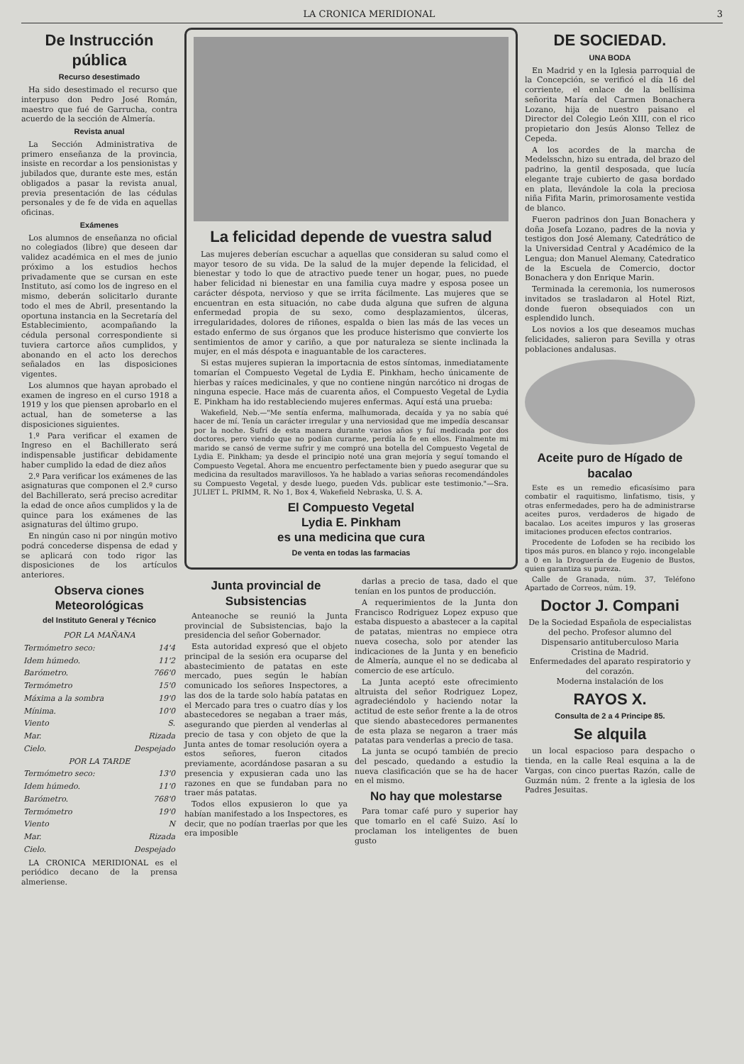LA CRONICA MERIDIONAL 3
De Instrucción pública
Recurso desestimado
Ha sido desestimado el recurso que interpuso don Pedro José Román, maestro que fué de Garrucha, contra acuerdo de la sección de Almería.
Revista anual
La Sección Administrativa de primero enseñanza de la provincia, insiste en recordar a los pensionistas y jubilados que, durante este mes, están obligados a pasar la revista anual, previa presentación de las cédulas personales y de fe de vida en aquellas oficinas.
Exámenes
Los alumnos de enseñanza no oficial no colegiados (libre) que deseen dar validez académica en el mes de junio próximo a los estudios hechos privadamente que se cursan en este Instituto, así como los de ingreso en el mismo, deberán solicitarlo durante todo el mes de Abril, presentando la oportuna instancia en la Secretaría del Establecimiento, acompañando la cédula personal correspondiente si tuviera cartorce años cumplidos, y abonando en el acto los derechos señalados en las disposiciones vigentes.
Los alumnos que hayan aprobado el examen de ingreso en el curso 1918 a 1919 y los que piensen aprobarlo en el actual, han de someterse a las disposiciones siguientes.
1.º Para verificar el examen de Ingreso en el Bachillerato será indispensable justificar debidamente haber cumplido la edad de diez años
2.º Para verificar los exámenes de las asignaturas que componen el 2.º curso del Bachillerato, será preciso acreditar la edad de once años cumplidos y la de quince para los exámenes de las asignaturas del último grupo.
En ningún caso ni por ningún motivo podrá concederse dispensa de edad y se aplicará con todo rigor las disposiciones de los artículos anteriores.
Observa ciones Meteorológicas
del Instituto General y Técnico
| POR LA MAÑANA | |
| Termómetro seco: | 14'4 |
| Idem húmedo. | 11'2 |
| Barómetro. | 766'0 |
| Termómetro | 15'0 |
| Máxima a la sombra | 19'0 |
| Mínima. | 10'0 |
| Viento | S. |
| Mar. | Rizada |
| Cielo. | Despejado |
| POR LA TARDE | |
| Termómetro seco: | 13'0 |
| Idem húmedo. | 11'0 |
| Barómetro. | 768'0 |
| Termómetro | 19'0 |
| Viento | N |
| Mar. | Rizada |
| Cielo. | Despejado |
LA CRONICA MERIDIONAL es el periódico decano de la prensa almeriense.
La felicidad depende de vuestra salud
Las mujeres deberían escuchar a aquellas que consideran su salud como el mayor tesoro de su vida. De la salud de la mujer depende la felicidad, el bienestar y todo lo que de atractivo puede tener un hogar, pues, no puede haber felicidad ni bienestar en una familia cuya madre y esposa posee un carácter déspota, nervioso y que se irrita fácilmente. Las mujeres que se encuentran en esta situación, no cabe duda alguna que sufren de alguna enfermedad propia de su sexo, como desplazamientos, úlceras, irregularidades, dolores de riñones, espalda o bien las más de las veces un estado enfermo de sus órganos que les produce histerismo que convierte los sentimientos de amor y cariño, a que por naturaleza se siente inclinada la mujer, en el más déspota e inaguantable de los caracteres.
Si estas mujeres supieran la importacnia de estos síntomas, inmediatamente tomarían el Compuesto Vegetal de Lydia E. Pinkham, hecho únicamente de hierbas y raíces medicinales, y que no contiene ningún narcótico ni drogas de ninguna especie. Hace más de cuarenta años, el Compuesto Vegetal de Lydia E. Pinkham ha ido restableciendo mujeres enfermas. Aquí está una prueba:
Wakefield, Neb.—"Me sentía enferma, malhumorada, decaída y ya no sabía qué hacer de mí. Tenía un carácter irregular y una nerviosidad que me impedía descansar por la noche. Sufrí de esta manera durante varios años y fuí medicada por dos doctores, pero viendo que no podían curarme, perdía la fe en ellos. Finalmente mi marido se cansó de verme sufrir y me compró una botella del Compuesto Vegetal de Lydia E. Pinkham; ya desde el principio noté una gran mejoría y seguí tomando el Compuesto Vegetal. Ahora me encuentro perfectamente bien y puedo asegurar que su medicina da resultados maravillosos. Ya he hablado a varias señoras recomendándoles su Compuesto Vegetal, y desde luego, pueden Vds. publicar este testimonio."—Sra. JULIET L. PRIMM, R. No 1, Box 4, Wakefield Nebraska, U. S. A.
El Compuesto Vegetal
Lydia E. Pinkham
es una medicina que cura
De venta en todas las farmacias
Junta provincial de Subsistencias
Anteanoche se reunió la Junta provincial de Subsistencias, bajo la presidencia del señor Gobernador.
Esta autoridad expresó que el objeto principal de la sesión era ocuparse del abastecimiento de patatas en este mercado, pues según le habían comunicado los señores Inspectores, a las dos de la tarde solo había patatas en el Mercado para tres o cuatro días y los abastecedores se negaban a traer más, asegurando que pierden al venderlas al precio de tasa y con objeto de que la Junta antes de tomar resolución oyera a estos señores, fueron citados previamente, acordándose pasaran a su presencia y expusieran cada uno las razones en que se fundaban para no traer más patatas.
Todos ellos expusieron lo que ya habían manifestado a los Inspectores, es decir, que no podían traerlas por que les era imposible
darlas a precio de tasa, dado el que tenían en los puntos de producción.
A requerimientos de la Junta don Francisco Rodriguez Lopez expuso que estaba dispuesto a abastecer a la capital de patatas, mientras no empiece otra nueva cosecha, solo por atender las indicaciones de la Junta y en beneficio de Almería, aunque el no se dedicaba al comercio de ese artículo.
La Junta aceptó este ofrecimiento altruista del señor Rodriguez Lopez, agradeciéndolo y haciendo notar la actitud de este señor frente a la de otros que siendo abastecedores permanentes de esta plaza se negaron a traer más patatas para venderlas a precio de tasa.
La junta se ocupó también de precio del pescado, quedando a estudio la nueva clasificación que se ha de hacer en el mismo.
No hay que molestarse
Para tomar café puro y superior hay que tomarlo en el café Suizo. Así lo proclaman los inteligentes de buen gusto
DE SOCIEDAD.
UNA BODA
En Madrid y en la Iglesia parroquial de la Concepción, se verificó el día 16 del corriente, el enlace de la bellísima señorita María del Carmen Bonachera Lozano, hija de nuestro paisano el Director del Colegio León XIII, con el rico propietario don Jesús Alonso Tellez de Cepeda.
A los acordes de la marcha de Medelsschn, hizo su entrada, del brazo del padrino, la gentil desposada, que lucía elegante traje cubierto de gasa bordado en plata, llevándole la cola la preciosa niña Fifita Marin, primorosamente vestida de blanco.
Fueron padrinos don Juan Bonachera y doña Josefa Lozano, padres de la novia y testigos don José Alemany, Catedrático de la Universidad Central y Académico de la Lengua; don Manuel Alemany, Catedratico de la Escuela de Comercio, doctor Bonachera y don Enrique Marin.
Terminada la ceremonia, los numerosos invitados se trasladaron al Hotel Rizt, donde fueron obsequiados con un esplendido lunch.
Los novios a los que deseamos muchas felicidades, salieron para Sevilla y otras poblaciones andalusas.
Aceite puro de Hígado de bacalao
Este es un remedio eficasísimo para combatir el raquitismo, linfatismo, tisis, y otras enfermedades, pero ha de administrarse aceites puros, verdaderos de higado de bacalao. Los aceites impuros y las groseras imitaciones producen efectos contrarios.
Procedente de Lofoden se ha recibido los tipos más puros. en blanco y rojo. incongelable a 0 en la Droguería de Eugenio de Bustos, quien garantiza su pureza.
Calle de Granada, núm. 37, Teléfono Apartado de Correos, núm. 19.
Doctor J. Compani
De la Sociedad Española de especialistas del pecho. Profesor alumno del Dispensario antituberculoso Maria Cristina de Madrid.
Enfermedades del aparato respiratorio y del corazón.
Moderna instalación de los
RAYOS X.
Consulta de 2 a 4 Principe 85.
Se alquila
un local espacioso para despacho o tienda, en la calle Real esquina a la de Vargas, con cinco puertas Razón, calle de Guzmán núm. 2 frente a la iglesia de los Padres Jesuitas.